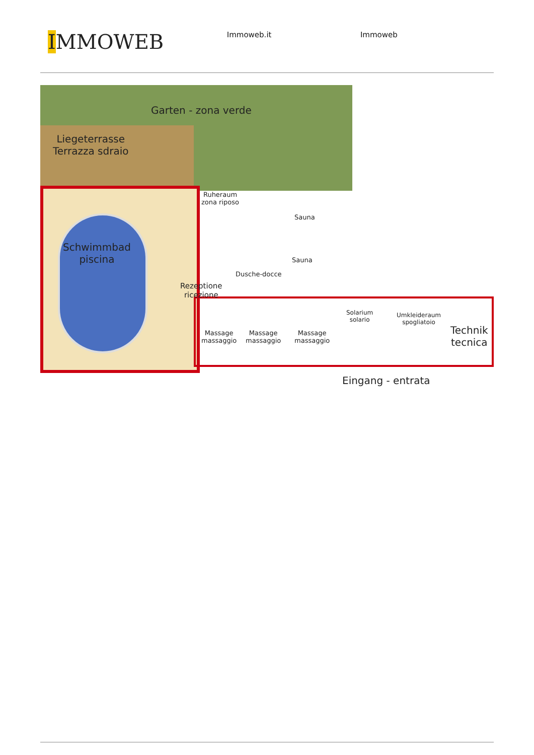IMMOWEB
Immoweb.it Immoweb
Garten - zona verde
Liegeterrasse
Terrazza sdraio
Ruheraum
zona riposo
Sauna
Schwimmbad
piscina
Sauna
Dusche-docce
Rezeptione
ricezione
Solarium
solario
Umkleideraum
spogliatoio
Technik
tecnica
Massage
massaggio
Massage
massaggio
Massage
massaggio
Eingang - entrata